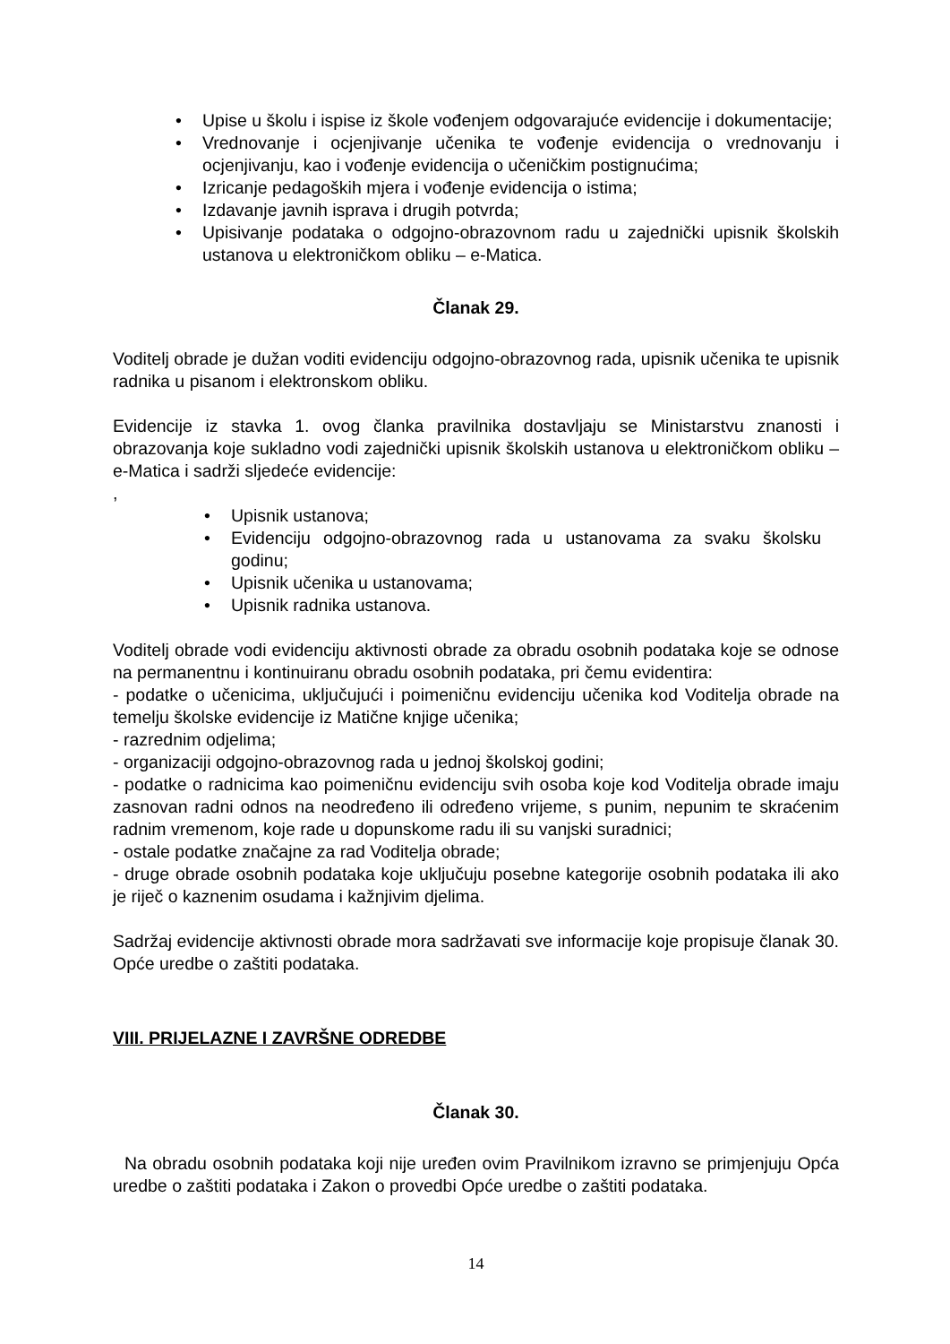• Upise u školu i ispise iz škole vođenjem odgovarajuće evidencije i dokumentacije;
• Vrednovanje i ocjenjivanje učenika te vođenje evidencija o vrednovanju i ocjenjivanju, kao i vođenje evidencija o učeničkim postignućima;
• Izricanje pedagoških mjera i vođenje evidencija o istima;
• Izdavanje javnih isprava i drugih potvrda;
• Upisivanje podataka o odgojno-obrazovnom radu u zajednički upisnik školskih ustanova u elektroničkom obliku – e-Matica.
Članak 29.
Voditelj obrade je dužan voditi evidenciju odgojno-obrazovnog rada, upisnik učenika te upisnik radnika u pisanom i elektronskom obliku.
Evidencije iz stavka 1. ovog članka pravilnika dostavljaju se Ministarstvu znanosti i obrazovanja koje sukladno vodi zajednički upisnik školskih ustanova u elektroničkom obliku – e-Matica i sadrži sljedeće evidencije:
,
• Upisnik ustanova;
• Evidenciju odgojno-obrazovnog rada u ustanovama za svaku školsku godinu;
• Upisnik učenika u ustanovama;
• Upisnik radnika ustanova.
Voditelj obrade vodi evidenciju aktivnosti obrade za obradu osobnih podataka koje se odnose na permanentnu i kontinuiranu obradu osobnih podataka, pri čemu evidentira:
- podatke o učenicima, uključujući i poimeničnu evidenciju učenika kod Voditelja obrade na temelju školske evidencije iz Matične knjige učenika;
- razrednim odjelima;
- organizaciji odgojno-obrazovnog rada u jednoj školskoj godini;
- podatke o radnicima kao poimeničnu evidenciju svih osoba koje kod Voditelja obrade imaju zasnovan radni odnos na neodređeno ili određeno vrijeme, s punim, nepunim te skraćenim radnim vremenom, koje rade u dopunskome radu ili su vanjski suradnici;
- ostale podatke značajne za rad Voditelja obrade;
- druge obrade osobnih podataka koje uključuju posebne kategorije osobnih podataka ili ako je riječ o kaznenim osudama i kažnjivim djelima.
Sadržaj evidencije aktivnosti obrade mora sadržavati sve informacije koje propisuje članak 30. Opće uredbe o zaštiti podataka.
VIII. PRIJELAZNE I ZAVRŠNE ODREDBE
Članak 30.
Na obradu osobnih podataka koji nije uređen ovim Pravilnikom izravno se primjenjuju Opća uredbe o zaštiti podataka i Zakon o provedbi Opće uredbe o zaštiti podataka.
14